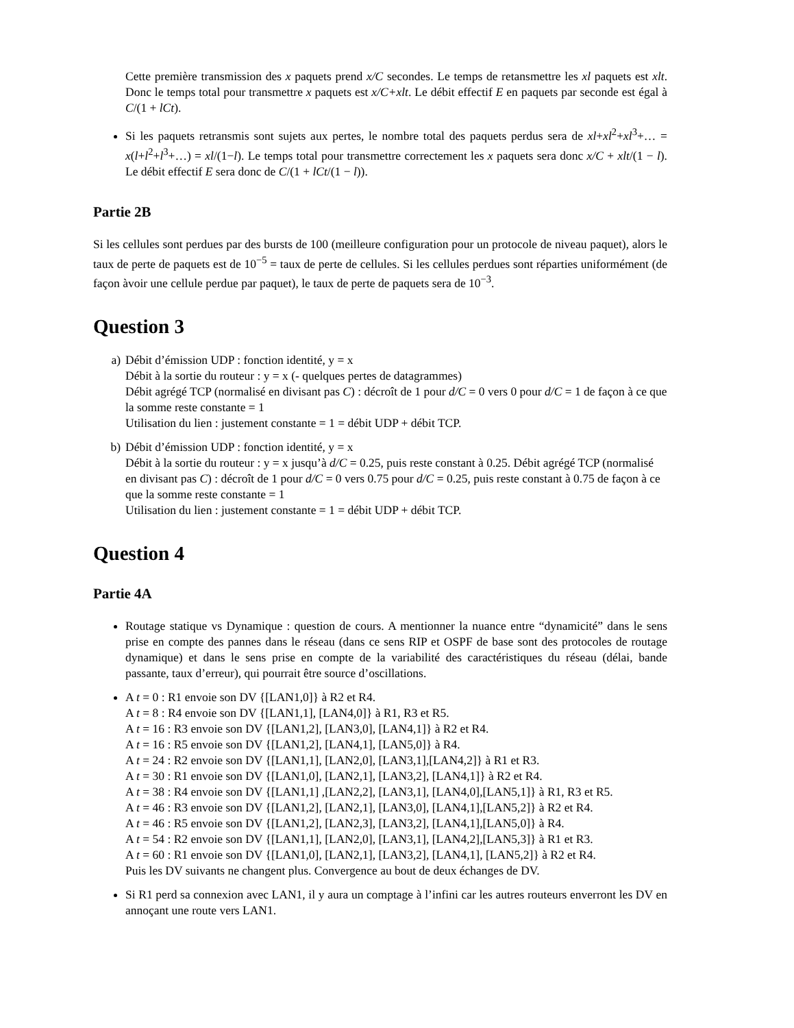Cette première transmission des x paquets prend x/C secondes. Le temps de retansmettre les xl paquets est xlt. Donc le temps total pour transmettre x paquets est x/C+xlt. Le débit effectif E en paquets par seconde est égal à C/(1 + lCt).
Si les paquets retransmis sont sujets aux pertes, le nombre total des paquets perdus sera de xl+xl<sup>2</sup>+xl<sup>3</sup>+… = x(l+l<sup>2</sup>+l<sup>3</sup>+…) = xl/(1−l). Le temps total pour transmettre correctement les x paquets sera donc x/C + xlt/(1 − l). Le débit effectif E sera donc de C/(1 + lCt/(1 − l)).
Partie 2B
Si les cellules sont perdues par des bursts de 100 (meilleure configuration pour un protocole de niveau paquet), alors le taux de perte de paquets est de 10<sup>−5</sup> = taux de perte de cellules. Si les cellules perdues sont réparties uniformément (de façon àvoir une cellule perdue par paquet), le taux de perte de paquets sera de 10<sup>−3</sup>.
Question 3
a) Débit d’émission UDP : fonction identité, y = x
Débit à la sortie du routeur : y = x (- quelques pertes de datagrammes)
Débit agrégé TCP (normalisé en divisant pas C) : décroît de 1 pour d/C = 0 vers 0 pour d/C = 1 de façon à ce que la somme reste constante = 1
Utilisation du lien : justement constante = 1 = débit UDP + débit TCP.
b) Débit d’émission UDP : fonction identité, y = x
Débit à la sortie du routeur : y = x jusqu’à d/C = 0.25, puis reste constant à 0.25. Débit agrégé TCP (normalisé en divisant pas C) : décroît de 1 pour d/C = 0 vers 0.75 pour d/C = 0.25, puis reste constant à 0.75 de façon à ce que la somme reste constante = 1
Utilisation du lien : justement constante = 1 = débit UDP + débit TCP.
Question 4
Partie 4A
Routage statique vs Dynamique : question de cours. A mentionner la nuance entre “dynamicité” dans le sens prise en compte des pannes dans le réseau (dans ce sens RIP et OSPF de base sont des protocoles de routage dynamique) et dans le sens prise en compte de la variabilité des caractéristiques du réseau (délai, bande passante, taux d’erreur), qui pourrait être source d’oscillations.
A t = 0 : R1 envoie son DV {[LAN1,0]} à R2 et R4.
A t = 8 : R4 envoie son DV {[LAN1,1], [LAN4,0]} à R1, R3 et R5.
A t = 16 : R3 envoie son DV {[LAN1,2], [LAN3,0], [LAN4,1]} à R2 et R4.
A t = 16 : R5 envoie son DV {[LAN1,2], [LAN4,1], [LAN5,0]} à R4.
A t = 24 : R2 envoie son DV {[LAN1,1], [LAN2,0], [LAN3,1],[LAN4,2]} à R1 et R3.
A t = 30 : R1 envoie son DV {[LAN1,0], [LAN2,1], [LAN3,2], [LAN4,1]} à R2 et R4.
A t = 38 : R4 envoie son DV {[LAN1,1] ,[LAN2,2], [LAN3,1], [LAN4,0],[LAN5,1]} à R1, R3 et R5.
A t = 46 : R3 envoie son DV {[LAN1,2], [LAN2,1], [LAN3,0], [LAN4,1],[LAN5,2]} à R2 et R4.
A t = 46 : R5 envoie son DV {[LAN1,2], [LAN2,3], [LAN3,2], [LAN4,1],[LAN5,0]} à R4.
A t = 54 : R2 envoie son DV {[LAN1,1], [LAN2,0], [LAN3,1], [LAN4,2],[LAN5,3]} à R1 et R3.
A t = 60 : R1 envoie son DV {[LAN1,0], [LAN2,1], [LAN3,2], [LAN4,1], [LAN5,2]} à R2 et R4.
Puis les DV suivants ne changent plus. Convergence au bout de deux échanges de DV.
Si R1 perd sa connexion avec LAN1, il y aura un comptage à l’infini car les autres routeurs enverront les DV en annoçant une route vers LAN1.